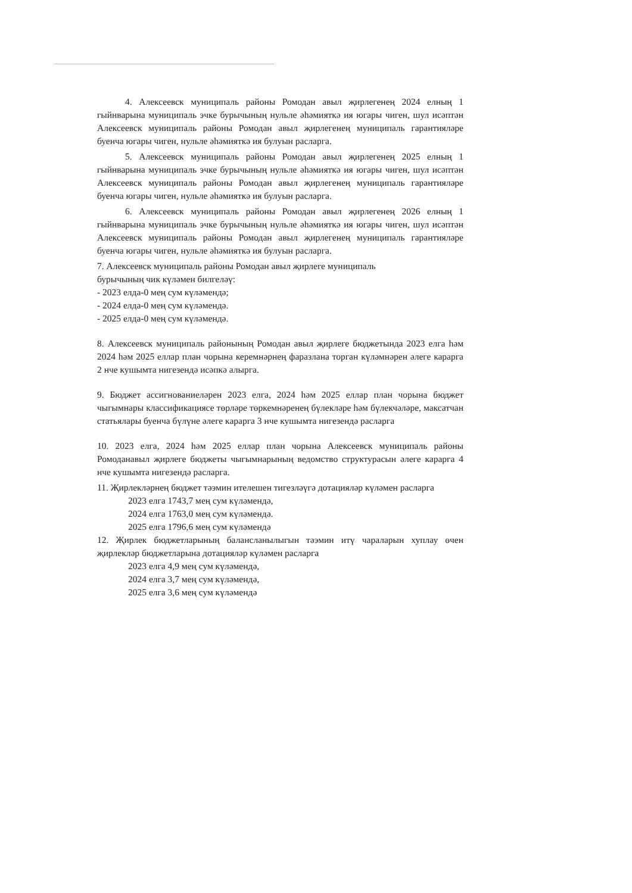4. Алексеевск муниципаль районы Ромодан авыл җирлегенең 2024 елның 1 гыйнварына муниципаль эчке бурычының нульле әһәмияткә ия югары чиген, шул исәптән Алексеевск муниципаль районы Ромодан авыл җирлегенең муниципаль гарантияләре буенча югары чиген, нульле әһәмияткә ия булуын расларга.
5. Алексеевск муниципаль районы Ромодан авыл җирлегенең 2025 елның 1 гыйнварына муниципаль эчке бурычының нульле әһәмияткә ия югары чиген, шул исәптән Алексеевск муниципаль районы Ромодан авыл җирлегенең муниципаль гарантияләре буенча югары чиген, нульле әһәмияткә ия булуын расларга.
6. Алексеевск муниципаль районы Ромодан авыл җирлегенең 2026 елның 1 гыйнварына муниципаль эчке бурычының нульле әһәмияткә ия югары чиген, шул исәптән Алексеевск муниципаль районы Ромодан авыл җирлегенең муниципаль гарантияләре буенча югары чиген, нульле әһәмияткә ия булуын расларга.
7. Алексеевск муниципаль районы Ромодан авыл җирлеге муниципаль
бурычының чик күләмен билгеләү:
- 2023 елда-0 мең сум күләмендә;
- 2024 елда-0 мең сум күләмендә.
- 2025 елда-0 мең сум күләмендә.
8. Алексеевск муниципаль районының Ромодан авыл җирлеге бюджетында 2023 елга һәм 2024 һәм 2025 еллар план чорына керемнәрнең фаразлана торган күләмнәрен әлеге карарга 2 нче кушымта нигезендә исәпкә алырга.
9. Бюджет ассигнованиеләрен 2023 елга, 2024 һәм 2025 еллар план чорына бюджет чыгымнары классификациясе төрләре төркемнәренең бүлекләре һәм бүлекчәләре, максатчан статьялары буенча бүлүне әлеге карарга 3 нче кушымта нигезендә расларга
10. 2023 елга, 2024 һәм 2025 еллар план чорына Алексеевск муниципаль районы Ромоданавыл җирлеге бюджеты чыгымнарының ведомство структурасын әлеге карарга 4 нче кушымта нигезендә расларга.
11. Җирлекләрнең бюджет тәэмин ителешен тигезләүгә дотацияләр күләмен расларга
2023 елга 1743,7 мең сум күләмендә,
2024 елга 1763,0 мең сум күләмендә.
2025 елга 1796,6 мең сум күләмендә
12. Җирлек бюджетларының балансланылыгын тәэмин итү чараларын хуплау өчен җирлекләр бюджетларына дотацияләр күләмен расларга
2023 елга 4,9 мең сум күләмендә,
2024 елга 3,7 мең сум күләмендә,
2025 елга 3,6 мең сум күләмендә